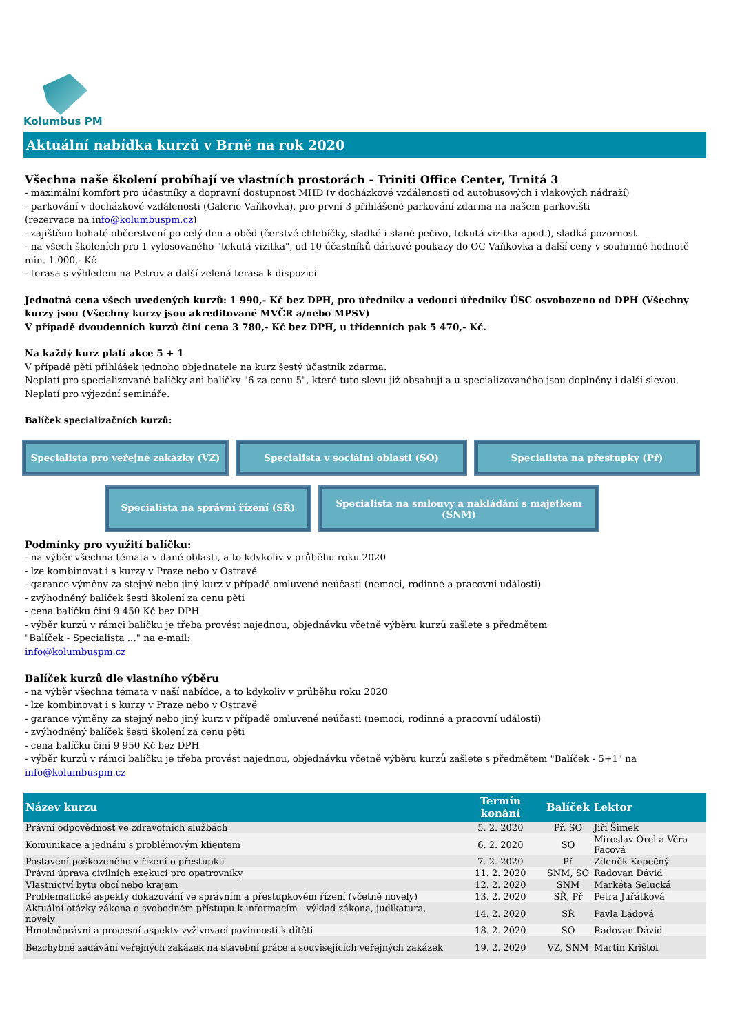Kolumbus PM
Aktuální nabídka kurzů v Brně na rok 2020
Všechna naše školení probíhají ve vlastních prostorách - Triniti Office Center, Trnitá 3
- maximální komfort pro účastníky a dopravní dostupnost MHD (v docházkové vzdálenosti od autobusových i vlakových nádraží)
- parkování v docházkové vzdálenosti (Galerie Vaňkovka), pro první 3 přihlášené parkování zdarma na našem parkovišti
(rezervace na info@kolumbuspm.cz)
- zajištěno bohaté občerstvení po celý den a oběd (čerstvé chlebíčky, sladké i slané pečivo, tekutá vizitka apod.), sladká pozornost
- na všech školeních pro 1 vylosovaného "tekutá vizitka", od 10 účastníků dárkové poukazy do OC Vaňkovka a další ceny v souhrnné hodnotě min. 1.000,- Kč
- terasa s výhledem na Petrov a další zelená terasa k dispozici
Jednotná cena všech uvedených kurzů: 1 990,- Kč bez DPH, pro úředníky a vedoucí úředníky ÚSC osvobozeno od DPH (Všechny kurzy jsou (Všechny kurzy jsou akreditované MVČR a/nebo MPSV)
V případě dvoudenních kurzů činí cena 3 780,- Kč bez DPH, u třídenních pak 5 470,- Kč.
Na každý kurz platí akce 5 + 1
V případě pěti přihlášek jednoho objednatele na kurz šestý účastník zdarma.
Neplatí pro specializované balíčky ani balíčky "6 za cenu 5", které tuto slevu již obsahují a u specializovaného jsou doplněny i další slevou. Neplatí pro výjezdní semináře.
Balíček specializačních kurzů:
Specialista pro veřejné zakázky (VZ) Specialista v sociální oblasti (SO) Specialista na přestupky (Př)
Specialista na správní řízení (SŘ)
Specialista na smlouvy a nakládání s majetkem (SNM)
Podmínky pro využití balíčku:
- na výběr všechna témata v dané oblasti, a to kdykoliv v průběhu roku 2020
- lze kombinovat i s kurzy v Praze nebo v Ostravě
- garance výměny za stejný nebo jiný kurz v případě omluvené neúčasti (nemoci, rodinné a pracovní události)
- zvýhodněný balíček šesti školení za cenu pěti
- cena balíčku činí 9 450 Kč bez DPH
- výběr kurzů v rámci balíčku je třeba provést najednou, objednávku včetně výběru kurzů zašlete s předmětem
"Balíček - Specialista ..." na e-mail:
info@kolumbuspm.cz
Balíček kurzů dle vlastního výběru
- na výběr všechna témata v naší nabídce, a to kdykoliv v průběhu roku 2020
- lze kombinovat i s kurzy v Praze nebo v Ostravě
- garance výměny za stejný nebo jiný kurz v případě omluvené neúčasti (nemoci, rodinné a pracovní události)
- zvýhodněný balíček šesti školení za cenu pěti
- cena balíčku činí 9 950 Kč bez DPH
- výběr kurzů v rámci balíčku je třeba provést najednou, objednávku včetně výběru kurzů zašlete s předmětem "Balíček - 5+1" na
info@kolumbuspm.cz
| Název kurzu | Termín konání | Balíček | Lektor |
| --- | --- | --- | --- |
| Právní odpovědnost ve zdravotních službách | 5. 2. 2020 | Př, SO | Jiří Šimek |
| Komunikace a jednání s problémovým klientem | 6. 2. 2020 | SO | Miroslav Orel a Věra Facová |
| Postavení poškozeného v řízení o přestupku | 7. 2. 2020 | Př | Zdeněk Kopečný |
| Právní úprava civilních exekucí pro opatrovníky | 11. 2. 2020 | SNM, SO | Radovan Dávid |
| Vlastnictví bytu obcí nebo krajem | 12. 2. 2020 | SNM | Markéta Selucká |
| Problematické aspekty dokazování ve správním a přestupkovém řízení (včetně novely) | 13. 2. 2020 | SŘ, Př | Petra Juřátková |
| Aktuální otázky zákona o svobodném přístupu k informacím - výklad zákona, judikatura, novely | 14. 2. 2020 | SŘ | Pavla Ládová |
| Hmotněprávní a procesní aspekty vyživovací povinnosti k dítěti | 18. 2. 2020 | SO | Radovan Dávid |
| Bezchybné zadávání veřejných zakázek na stavební práce a souvisejících veřejných zakázek | 19. 2. 2020 | VZ, SNM | Martin Krištof |